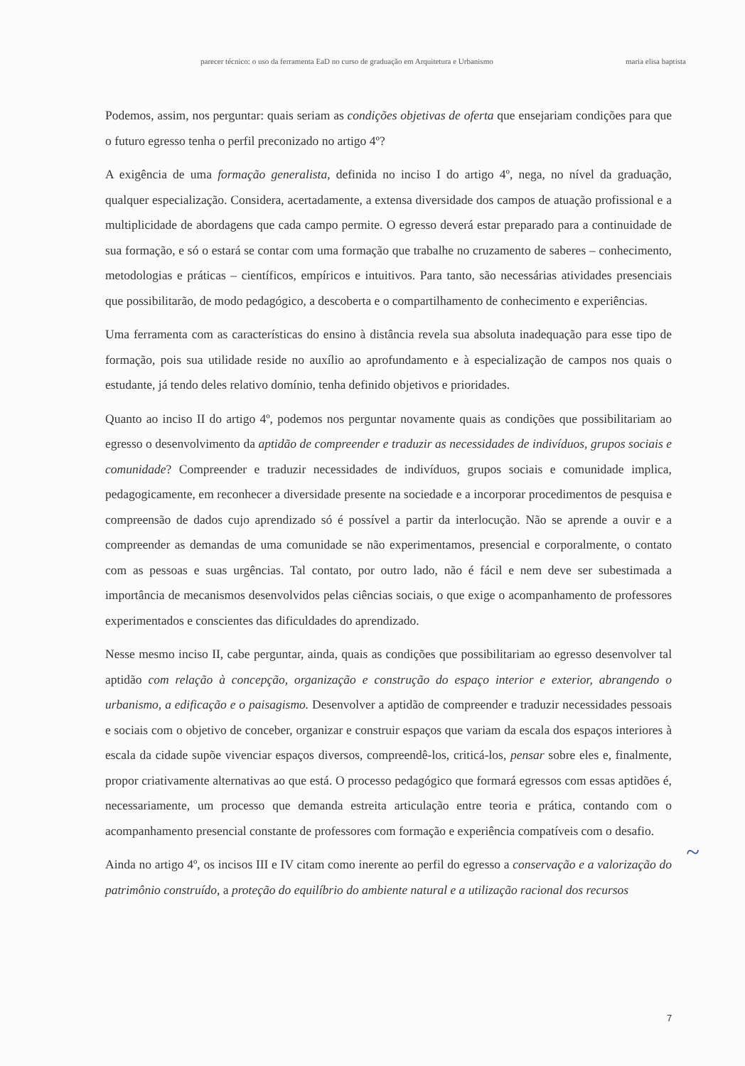parecer técnico: o uso da ferramenta EaD no curso de graduação em Arquitetura e Urbanismo maria elisa baptista
Podemos, assim, nos perguntar: quais seriam as condições objetivas de oferta que ensejariam condições para que o futuro egresso tenha o perfil preconizado no artigo 4º?
A exigência de uma formação generalista, definida no inciso I do artigo 4º, nega, no nível da graduação, qualquer especialização. Considera, acertadamente, a extensa diversidade dos campos de atuação profissional e a multiplicidade de abordagens que cada campo permite. O egresso deverá estar preparado para a continuidade de sua formação, e só o estará se contar com uma formação que trabalhe no cruzamento de saberes – conhecimento, metodologias e práticas – científicos, empíricos e intuitivos. Para tanto, são necessárias atividades presenciais que possibilitarão, de modo pedagógico, a descoberta e o compartilhamento de conhecimento e experiências.
Uma ferramenta com as características do ensino à distância revela sua absoluta inadequação para esse tipo de formação, pois sua utilidade reside no auxílio ao aprofundamento e à especialização de campos nos quais o estudante, já tendo deles relativo domínio, tenha definido objetivos e prioridades.
Quanto ao inciso II do artigo 4º, podemos nos perguntar novamente quais as condições que possibilitariam ao egresso o desenvolvimento da aptidão de compreender e traduzir as necessidades de indivíduos, grupos sociais e comunidade? Compreender e traduzir necessidades de indivíduos, grupos sociais e comunidade implica, pedagogicamente, em reconhecer a diversidade presente na sociedade e a incorporar procedimentos de pesquisa e compreensão de dados cujo aprendizado só é possível a partir da interlocução. Não se aprende a ouvir e a compreender as demandas de uma comunidade se não experimentamos, presencial e corporalmente, o contato com as pessoas e suas urgências. Tal contato, por outro lado, não é fácil e nem deve ser subestimada a importância de mecanismos desenvolvidos pelas ciências sociais, o que exige o acompanhamento de professores experimentados e conscientes das dificuldades do aprendizado.
Nesse mesmo inciso II, cabe perguntar, ainda, quais as condições que possibilitariam ao egresso desenvolver tal aptidão com relação à concepção, organização e construção do espaço interior e exterior, abrangendo o urbanismo, a edificação e o paisagismo. Desenvolver a aptidão de compreender e traduzir necessidades pessoais e sociais com o objetivo de conceber, organizar e construir espaços que variam da escala dos espaços interiores à escala da cidade supõe vivenciar espaços diversos, compreendê-los, criticá-los, pensar sobre eles e, finalmente, propor criativamente alternativas ao que está. O processo pedagógico que formará egressos com essas aptidões é, necessariamente, um processo que demanda estreita articulação entre teoria e prática, contando com o acompanhamento presencial constante de professores com formação e experiência compatíveis com o desafio.
Ainda no artigo 4º, os incisos III e IV citam como inerente ao perfil do egresso a conservação e a valorização do patrimônio construído, a proteção do equilíbrio do ambiente natural e a utilização racional dos recursos
~
7